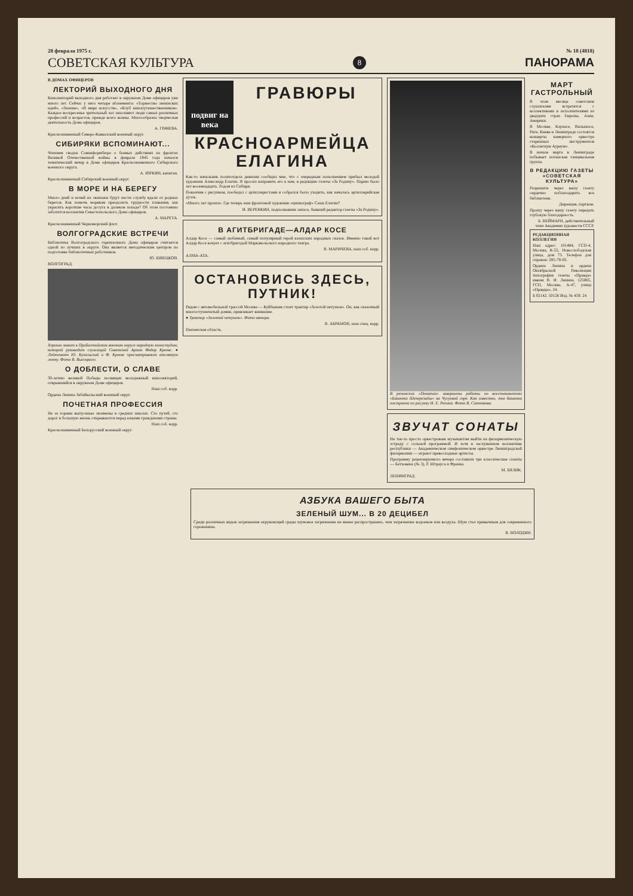28 февраля 1975 г. № 18 (4818)
СОВЕТСКАЯ КУЛЬТУРА 8 ПАНОРАМА
В ДОМАХ ОФИЦЕРОВ
ЛЕКТОРИЙ ВЫХОДНОГО ДНЯ
Кинолекторий выходного дня работает в окружном Доме офицеров уже много лет. Сейчас у него четыре абонемента: «Торжество ленинских идей», «Знание», «В мире искусств», «Клуб кинопутешественников». Каждое воскресенье зрительный зал заполняют люди самых различных профессий и возрастов, прежде всего воины. Многообразна творческая деятельность Дома офицеров.
А. ГРАЧЕВА.
Краснознаменный Северо-Кавказский военный округ.
СИБИРЯКИ ВСПОМИНАЮТ...
Чтением сводок Совинформбюро о боевых действиях на фронтах Великой Отечественной войны в феврале 1945 года начался тематический вечер в Доме офицеров Краснознаменного Сибирского военного округа.
А. ЮРКИН, капитан.
Краснознаменный Сибирский военный округ.
В МОРЕ И НА БЕРЕГУ
Много дней и ночей их экипажи будут нести службу вдали от родных берегов. Как помочь морякам преодолеть трудности плавания, как украсить короткие часы досуга в далеком походе? Об этом постоянно заботится коллектив Севастопольского Дома офицеров.
А. МАРЕТА.
Краснознаменный Черноморский флот.
ВОЛГОГРАДСКИЕ ВСТРЕЧИ
Библиотека Волгоградского гарнизонного Дома офицеров считается одной из лучших в округе. Она является методическим центром по подготовке библиотечных работников.
Ю. ШВЕЦКОВ.
ВОЛГОГРАД.
Хорошо знают в Прибалтийском военном округе народную киностудию, которой руководит служащий Советской Армии Федор Креевс. ● Лейтенант Ю. Кухальский и Ф. Креевс просматривают отснятую ленту. Фото В. Высоцкого.
О ДОБЛЕСТИ, О СЛАВЕ
30-летию великой Победы посвящен молодежный кинолекторий, открывшийся в окружном Доме офицеров.
Наш соб. корр.
Ордена Ленина Забайкальский военный округ.
ПОЧЕТНАЯ ПРОФЕССИЯ
Не за горами выпускные экзамены в средних школах. Сто путей, сто дорог в большую жизнь открываются перед юными гражданами страны.
Наш соб. корр.
Краснознаменный Белорусский военный округ.
подвиг на века
ГРАВЮРЫ КРАСНОАРМЕЙЦА ЕЛАГИНА
Как-то начальник политотдела дивизии сообщил мне, что с очередным пополнением прибыл молодой художник Александр Елагин. Я просил направить его к нам, в редакцию газеты «За Родину». Парню было лет восемнадцать. Родом из Сибири.
Покончив с рисунком, пообедал с артиллеристами и собрался было уходить, как началась артиллерийская дуэль.
«Много лет прошло. Где теперь наш фронтовой художник «ципкограф» Саша Елагин?
И. ВЕРЕВКИН, подполковник запаса, бывший редактор газеты «За Родину».
В АГИТБРИГАДЕ—АЛДАР КОСЕ
Алдар Косе — самый любимый, самый популярный герой казахских народных сказок. Именно такой вот Алдар Косе кочует с агитбригадой Маркакольского народного театра.
В. МАРИЧЕВА, наш соб. корр.
АЛМА-АТА.
ОСТАНОВИСЬ ЗДЕСЬ, ПУТНИК!
Рядом с автомобильной трассой Москва — Куйбышев стоит трактир «Золотой петушок». Он, как сказочный многоступенчатый домик, привлекает внимание.
● Трактир «Золотой петушок». Фото автора.
В. АБРАМОВ, наш спец. корр.
Пензенская область.
В репинских «Пенатах» завершены работы по восстановлению «Башенки Шехерезады» на Чугуевой горе. Как известно, эта башенка построена по рисунку И. Е. Репина. Фото В. Ситникова.
ЗВУЧАТ СОНАТЫ
Не так-то просто оркестровым музыкантам выйти на филармоническую эстраду с сольной программой. И хотя в заслуженном коллективе республики — Академическом симфоническом оркестре Ленинградской филармонии — играют превосходные артисты.
Программу рецензируемого вечера составили три классические сонаты — Бетховена (№ 3), Р. Штрауса и Франка.
М. БЯЛИК.
ЛЕНИНГРАД.
МАРТ ГАСТРОЛЬНЫЙ
В этом месяце советским слушателям встретятся с коллективами и исполнителями из двадцати стран Европы, Азии, Америки.
В Москве, Каунасе, Вильнюсе, Риге, Киеве и Ленинграде состоятся концерты камерного оркестра старинных инструментов «Коллегиум Ауреум».
В начале марта в Ленинграде побывает испанская танцевальная группа.
В РЕДАКЦИЮ ГАЗЕТЫ «СОВЕТСКАЯ КУЛЬТУРА»
Разрешите через вашу газету сердечно поблагодарить все библиотеки.
Дирекция, партком.
Прошу через вашу газету передать глубокую благодарность.
Б. ВЕЙМАРН, действительный член Академии художеств СССР.
РЕДАКЦИОННАЯ КОЛЛЕГИЯ
Наш адрес: 101484, ГСП-4, Москва, К-55, Новослободская улица, дом 73. Телефон для справок: 285-78-02.
Ордена Ленина и ордена Октябрьской Революции типография газеты «Правда» имени В. И. Ленина, 125865, ГСП, Москва, А-47, улица «Правды», 24.
Б 02142. 50126 Изд. № 459. 24
АЗБУКА ВАШЕГО БЫТА
ЗЕЛЕНЫЙ ШУМ... В 20 ДЕЦИБЕЛ
Среди различных видов загрязнения окружающей среды шумовое загрязнение не менее распространено, чем загрязнение водоемов или воздуха. Шум стал привычным для современного горожанина.
В. ВОЛОДИН.